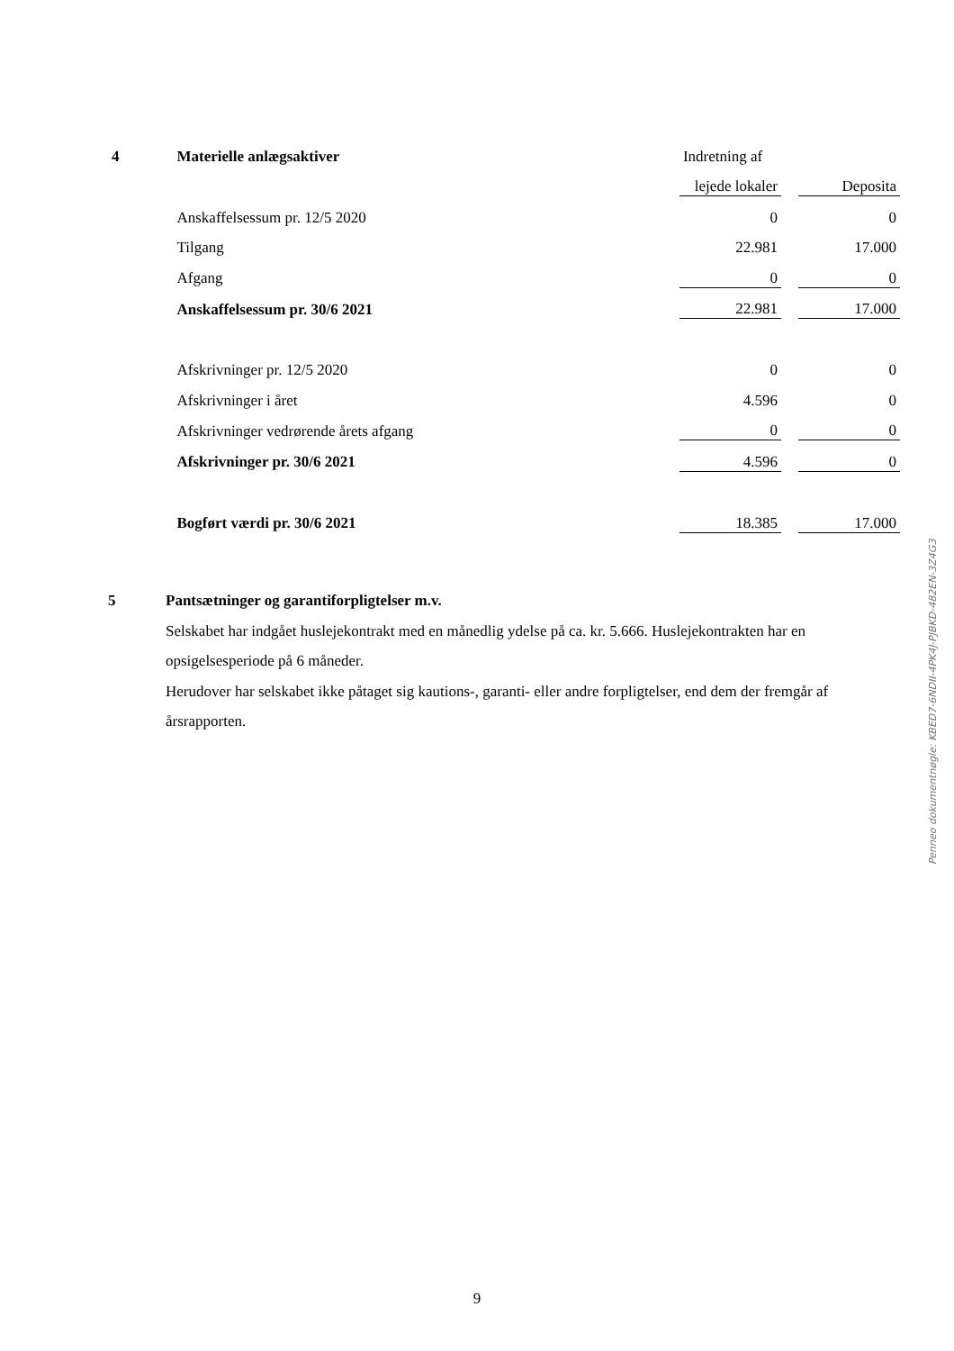| 4 | Materielle anlægsaktiver | Indretning af | | |
| | | lejede lokaler | | Deposita |
| | Anskaffelsessum pr. 12/5 2020 | 0 | | 0 |
| | Tilgang | 22.981 | | 17.000 |
| | Afgang | 0 | | 0 |
| | Anskaffelsessum pr. 30/6 2021 | 22.981 | | 17.000 |
| | Afskrivninger pr. 12/5 2020 | 0 | | 0 |
| | Afskrivninger i året | 4.596 | | 0 |
| | Afskrivninger vedrørende årets afgang | 0 | | 0 |
| | Afskrivninger pr. 30/6 2021 | 4.596 | | 0 |
| | Bogført værdi pr. 30/6 2021 | 18.385 | | 17.000 |
5 Pantsætninger og garantiforpligtelser m.v.
Selskabet har indgået huslejekontrakt med en månedlig ydelse på ca. kr. 5.666. Huslejekontrakten har en opsigelsesperiode på 6 måneder.
Herudover har selskabet ikke påtaget sig kautions-, garanti- eller andre forpligtelser, end dem der fremgår af årsrapporten.
Penneo dokumentnøgle: KBED7-6NDII-4PK4J-PJBKD-482EN-3Z4G3
9